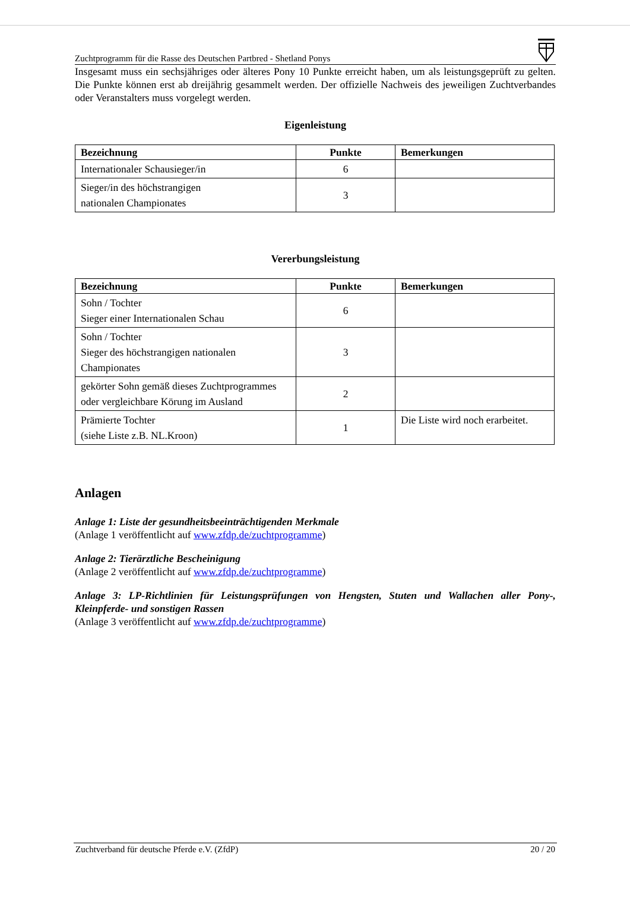Zuchtprogramm für die Rasse des Deutschen Partbred - Shetland Ponys
Insgesamt muss ein sechsjähriges oder älteres Pony 10 Punkte erreicht haben, um als leistungsgeprüft zu gelten. Die Punkte können erst ab dreijährig gesammelt werden. Der offizielle Nachweis des jeweiligen Zuchtverbandes oder Veranstalters muss vorgelegt werden.
Eigenleistung
| Bezeichnung | Punkte | Bemerkungen |
| --- | --- | --- |
| Internationaler Schausieger/in | 6 | |
| Sieger/in des höchstrangigen nationalen Championates | 3 | |
Vererbungsleistung
| Bezeichnung | Punkte | Bemerkungen |
| --- | --- | --- |
| Sohn / Tochter Sieger einer Internationalen Schau | 6 | |
| Sohn / Tochter Sieger des höchstrangigen nationalen Championates | 3 | |
| gekörter Sohn gemäß dieses Zuchtprogrammes oder vergleichbare Körung im Ausland | 2 | |
| Prämierte Tochter (siehe Liste z.B. NL.Kroon) | 1 | Die Liste wird noch erarbeitet. |
Anlagen
Anlage 1: Liste der gesundheitsbeeinträchtigenden Merkmale
(Anlage 1 veröffentlicht auf www.zfdp.de/zuchtprogramme)
Anlage 2: Tierärztliche Bescheinigung
(Anlage 2 veröffentlicht auf www.zfdp.de/zuchtprogramme)
Anlage 3: LP-Richtlinien für Leistungsprüfungen von Hengsten, Stuten und Wallachen aller Pony-, Kleinpferde- und sonstigen Rassen
(Anlage 3 veröffentlicht auf www.zfdp.de/zuchtprogramme)
Zuchtverband für deutsche Pferde e.V. (ZfdP) 20 / 20